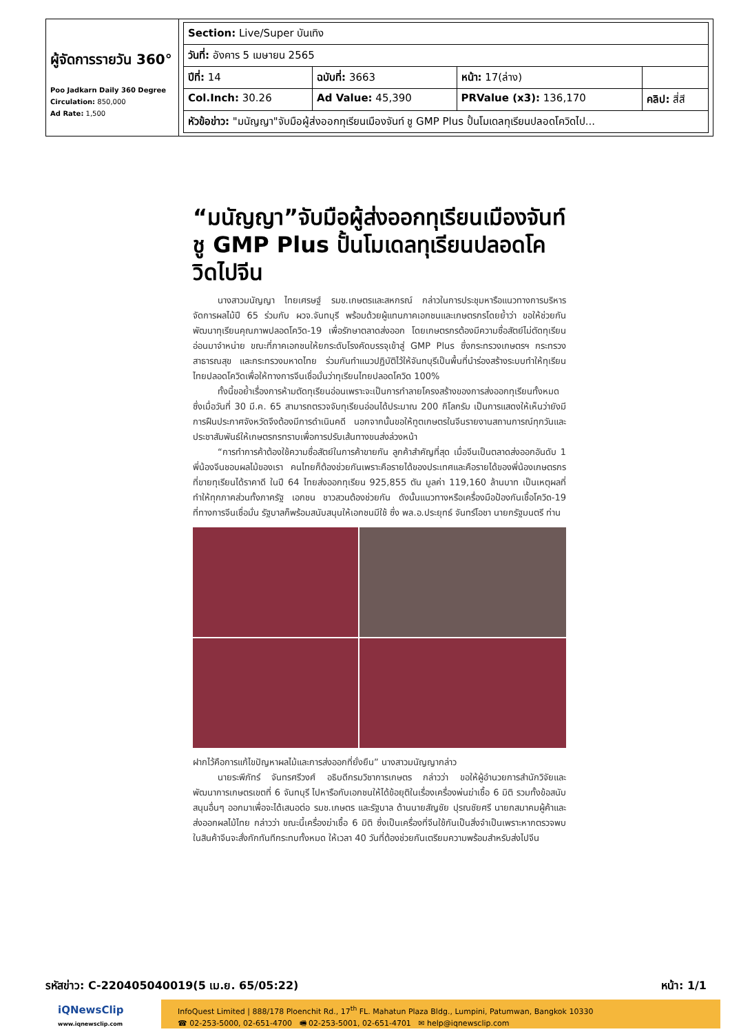| ผู้จัดการรายวัน 360° Poo Jadkarn Daily 360 Degree Circulation: 850,000 Ad Rate: 1,500 | / Section: Live/Super บันเทิง / / / / / วันที่: อังคาร 5 เมษายน 2565 / / / / / ปีที่: 14 / ฉบับที่: 3663 / หน้า: 17(ล่าง) / / / Col.Inch: 30.26 / Ad Value: 45,390 / PRValue (x3): 136,170 / คลิป: สี่สี / / หัวข้อข่าว: "มนัญญา"จับมือผู้ส่งออกทุเรียนเมืองจันท์ ชู GMP Plus ปั้นโมเดลทุเรียนปลอดโควิดไป... / / / / |
“มนัญญา”จับมือผู้ส่งออกทุเรียนเมืองจันท์ ชู GMP Plus ปั้นโมเดลทุเรียนปลอดโควิดไปจีน
นางสาวมนัญญา ไทยเศรษฐ์ รมช.เกษตรและสหกรณ์ กล่าวในการประชุมหารือแนวทางการบริหารจัดการผลไม้ปี 65 ร่วมกับ ผวจ.จันทบุรี พร้อมด้วยผู้แทนภาคเอกชนและเกษตรกรโดยย้ำว่า ขอให้ช่วยกันพัฒนาทุเรียนคุณภาพปลอดโควิด-19 เพื่อรักษาตลาดส่งออก โดยเกษตรกรต้องมีความซื่อสัตย์ไม่ตัดทุเรียนอ่อนมาจำหน่าย ขณะที่ภาคเอกชนให้ยกระดับโรงคัดบรรจุเข้าสู่ GMP Plus ซึ่งกระทรวงเกษตรฯ กระทรวงสาธารณสุข และกระทรวงมหาดไทย ร่วมกันทำแนวปฏิบัติไว้ให้จันทบุรีเป็นพื้นที่นำร่องสร้างระบบทำให้ทุเรียนไทยปลอดโควิดเพื่อให้ทางการจีนเชื่อมั่นว่าทุเรียนไทยปลอดโควิด 100%
ทั้งนี้ขอย้ำเรื่องการห้ามตัดทุเรียนอ่อนเพราะจะเป็นการทำลายโครงสร้างของการส่งออกทุเรียนทั้งหมด ซึ่งเมื่อวันที่ 30 มี.ค. 65 สามารถตรวจจับทุเรียนอ่อนได้ประมาณ 200 กิโลกรัม เป็นการแสดงให้เห็นว่ายังมีการฝืนประกาศจังหวัดจึงต้องมีการดำเนินคดี นอกจากนั้นขอให้ทูตเกษตรในจีนรายงานสถานการณ์ทุกวันและประชาสัมพันธ์ให้เกษตรกรทราบเพื่อการปรับเส้นทางขนส่งล่วงหน้า
“การทำการค้าต้องใช้ความซื่อสัตย์ในการค้าขายกัน ลูกค้าสำคัญที่สุด เมื่อจีนเป็นตลาดส่งออกอันดับ 1 พี่น้องจีนชอบผลไม้ของเรา คนไทยก็ต้องช่วยกันเพราะคือรายได้ของประเทศและคือรายได้ของพี่น้องเกษตรกรที่ขายทุเรียนได้ราคาดี ในปี 64 ไทยส่งออกทุเรียน 925,855 ตัน มูลค่า 119,160 ล้านบาท เป็นเหตุผลที่ทำให้ทุกภาคส่วนทั้งภาครัฐ เอกชน ชาวสวนต้องช่วยกัน ดังนั้นแนวทางหรือเครื่องมือป้องกันเชื้อโควิด-19 ที่ทางการจีนเชื่อมั่น รัฐบาลก็พร้อมสนับสนุนให้เอกชนมีใช้ ซึ่ง พล.อ.ประยุทธ์ จันทร์โอชา นายกรัฐมนตรี ท่าน
ฝากไว้คือการแก้ไขปัญหาผลไม้และการส่งออกที่ยั่งยืน” นางสาวมนัญญากล่าว
นายระพีภัทร์ จันทรศรีวงศ์ อธิบดีกรมวิชาการเกษตร กล่าวว่า ขอให้ผู้อำนวยการสำนักวิจัยและพัฒนาการเกษตรเขตที่ 6 จันทบุรี ไปหารือกับเอกชนให้ได้ข้อยุติในเรื่องเครื่องพ่นฆ่าเชื้อ 6 มิติ รวมทั้งข้อสนับสนุนอื่นๆ ออกมาเพื่อจะได้เสนอต่อ รมช.เกษตร และรัฐบาล ด้านนายสัญชัย ปุรณชัยศรี นายกสมาคมผู้ค้าและส่งออกผลไม้ไทย กล่าวว่า ขณะนี้เครื่องฆ่าเชื้อ 6 มิติ ซึ่งเป็นเครื่องที่จีนใช้กันเป็นสิ่งจำเป็นเพราะหากตรวจพบในสินค้าจีนจะสั่งกักทันทีกระทบทั้งหมด ให้เวลา 40 วันที่ต้องช่วยกันเตรียมความพร้อมสำหรับส่งไปจีน
รหัสข่าว: C-220405040019(5 เม.ย. 65/05:22) หน้า: 1/1
iQNewsClip
www.iqnewsclip.com
InfoQuest Limited | 888/178 Ploenchit Rd., 17<sup>th</sup> FL. Mahatun Plaza Bldg., Lumpini, Patumwan, Bangkok 10330
☎ 02-253-5000, 02-651-4700 🖷 02-253-5001, 02-651-4701 ✉ help@iqnewsclip.com